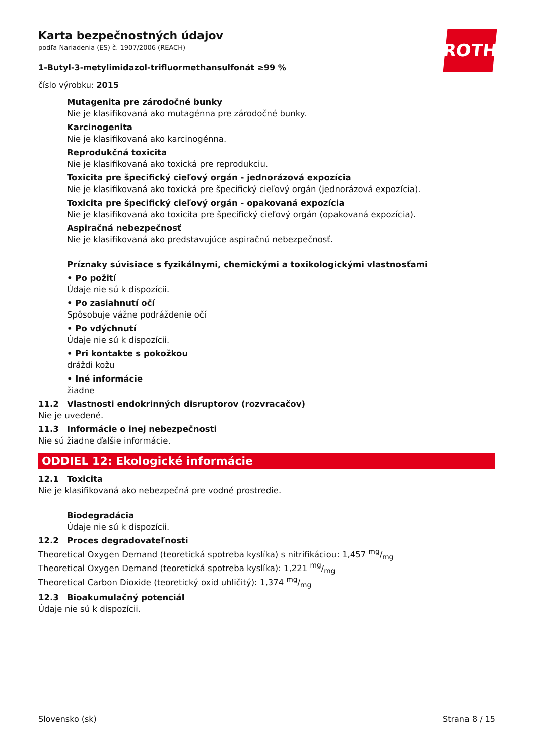ROTH
Karta bezpečnostných údajov
podľa Nariadenia (ES) č. 1907/2006 (REACH)
1-Butyl-3-metylimidazol-trifluormethansulfonát ≥99 %
číslo výrobku: 2015
Mutagenita pre zárodočné bunky
Nie je klasifikovaná ako mutagénna pre zárodočné bunky.
Karcinogenita
Nie je klasifikovaná ako karcinogénna.
Reprodukčná toxicita
Nie je klasifikovaná ako toxická pre reprodukciu.
Toxicita pre špecifický cieľový orgán - jednorázová expozícia
Nie je klasifikovaná ako toxická pre špecifický cieľový orgán (jednorázová expozícia).
Toxicita pre špecifický cieľový orgán - opakovaná expozícia
Nie je klasifikovaná ako toxicita pre špecifický cieľový orgán (opakovaná expozícia).
Aspiračná nebezpečnosť
Nie je klasifikovaná ako predstavujúce aspiračnú nebezpečnosť.
Príznaky súvisiace s fyzikálnymi, chemickými a toxikologickými vlastnosťami
• Po požití
Údaje nie sú k dispozícii.
• Po zasiahnutí očí
Spôsobuje vážne podráždenie očí
• Po vdýchnutí
Údaje nie sú k dispozícii.
• Pri kontakte s pokožkou
dráždi kožu
• Iné informácie
žiadne
11.2 Vlastnosti endokrinných disruptorov (rozvracačov)
Nie je uvedené.
11.3 Informácie o inej nebezpečnosti
Nie sú žiadne ďalšie informácie.
ODDIEL 12: Ekologické informácie
12.1 Toxicita
Nie je klasifikovaná ako nebezpečná pre vodné prostredie.
Biodegradácia
Údaje nie sú k dispozícii.
12.2 Proces degradovateľnosti
Theoretical Oxygen Demand (teoretická spotreba kyslíka) s nitrifikáciou: 1,457 mg/mg
Theoretical Oxygen Demand (teoretická spotreba kyslíka): 1,221 mg/mg
Theoretical Carbon Dioxide (teoretický oxid uhličitý): 1,374 mg/mg
12.3 Bioakumulačný potenciál
Údaje nie sú k dispozícii.
Slovensko (sk) Strana 8 / 15